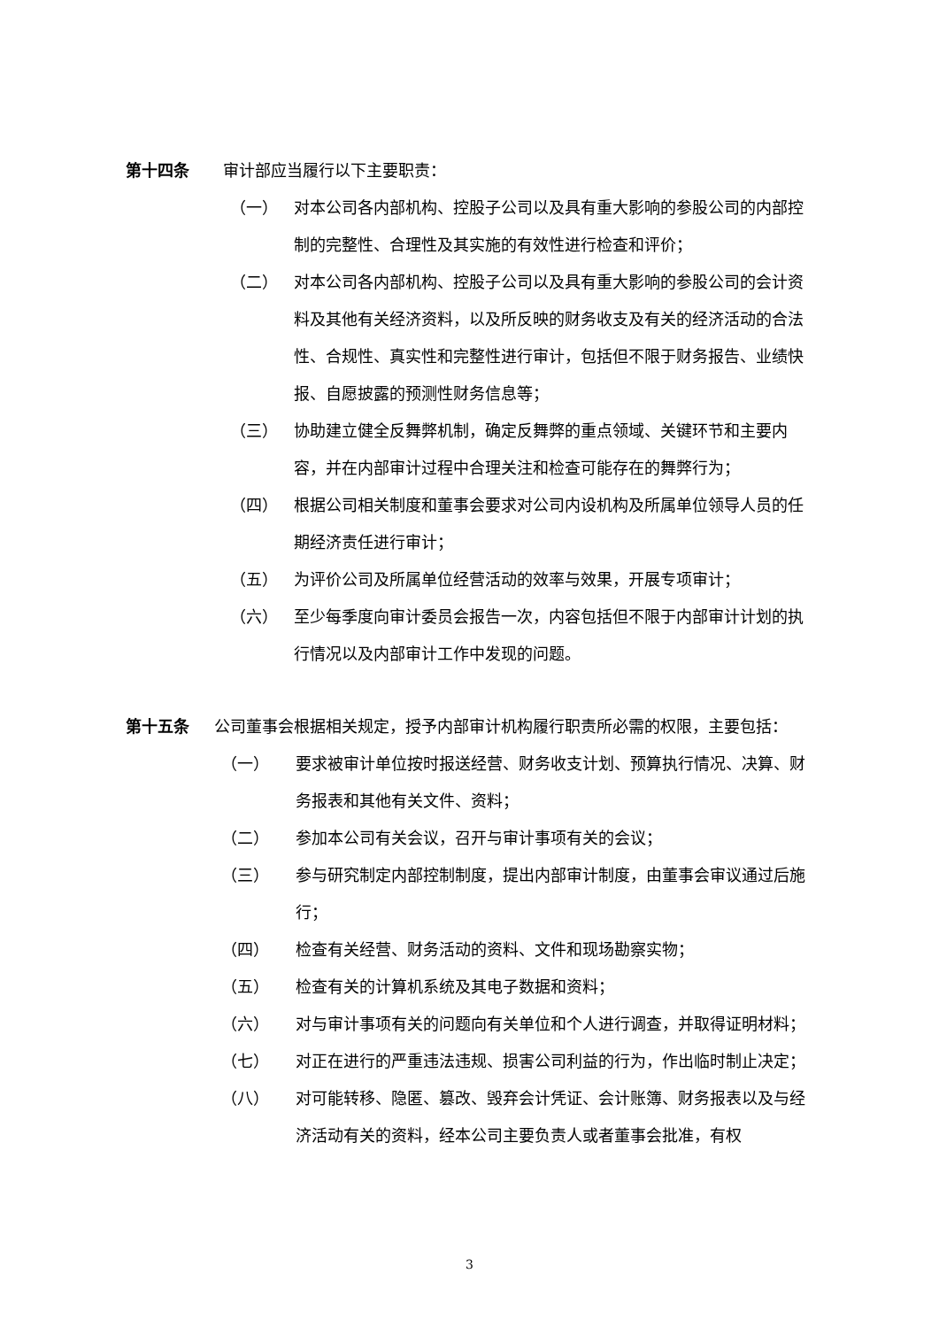第十四条 审计部应当履行以下主要职责：
（一） 对本公司各内部机构、控股子公司以及具有重大影响的参股公司的内部控制的完整性、合理性及其实施的有效性进行检查和评价；
（二） 对本公司各内部机构、控股子公司以及具有重大影响的参股公司的会计资料及其他有关经济资料，以及所反映的财务收支及有关的经济活动的合法性、合规性、真实性和完整性进行审计，包括但不限于财务报告、业绩快报、自愿披露的预测性财务信息等；
（三） 协助建立健全反舞弊机制，确定反舞弊的重点领域、关键环节和主要内容，并在内部审计过程中合理关注和检查可能存在的舞弊行为；
（四） 根据公司相关制度和董事会要求对公司内设机构及所属单位领导人员的任期经济责任进行审计；
（五） 为评价公司及所属单位经营活动的效率与效果，开展专项审计；
（六） 至少每季度向审计委员会报告一次，内容包括但不限于内部审计计划的执行情况以及内部审计工作中发现的问题。
第十五条 公司董事会根据相关规定，授予内部审计机构履行职责所必需的权限，主要包括：
（一） 要求被审计单位按时报送经营、财务收支计划、预算执行情况、决算、财务报表和其他有关文件、资料；
（二） 参加本公司有关会议，召开与审计事项有关的会议；
（三） 参与研究制定内部控制制度，提出内部审计制度，由董事会审议通过后施行；
（四） 检查有关经营、财务活动的资料、文件和现场勘察实物；
（五） 检查有关的计算机系统及其电子数据和资料；
（六） 对与审计事项有关的问题向有关单位和个人进行调查，并取得证明材料；
（七） 对正在进行的严重违法违规、损害公司利益的行为，作出临时制止决定；
（八） 对可能转移、隐匿、篡改、毁弃会计凭证、会计账簿、财务报表以及与经济活动有关的资料，经本公司主要负责人或者董事会批准，有权
3